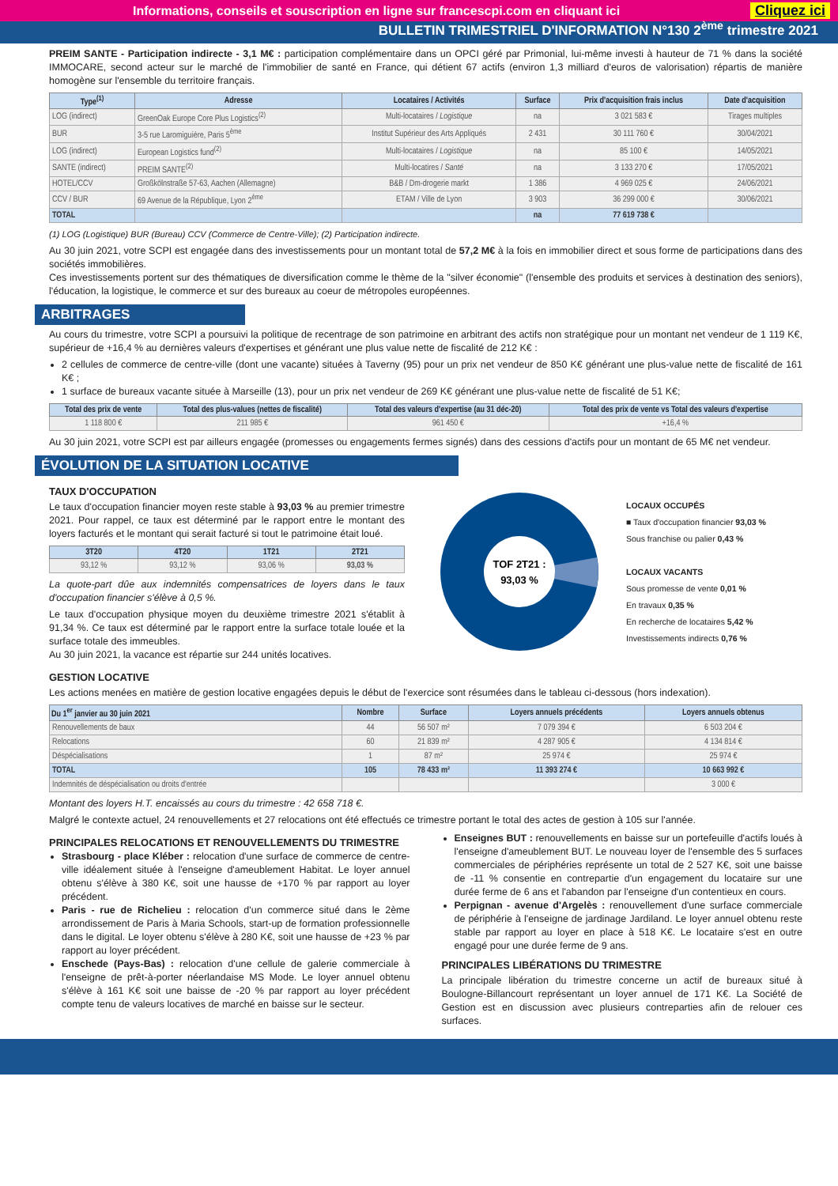Informations, conseils et souscription en ligne sur francescpi.com en cliquant ici Cliquez ici
BULLETIN TRIMESTRIEL D'INFORMATION N°130 2<sup>ème</sup> trimestre 2021
PREIM SANTE - Participation indirecte - 3,1 M€ : participation complémentaire dans un OPCI géré par Primonial, lui-même investi à hauteur de 71 % dans la société IMMOCARE, second acteur sur le marché de l'immobilier de santé en France, qui détient 67 actifs (environ 1,3 milliard d'euros de valorisation) répartis de manière homogène sur l'ensemble du territoire français.
| Type<sup>(1)</sup> | Adresse | Locataires / Activités | Surface | Prix d'acquisition frais inclus | Date d'acquisition |
| --- | --- | --- | --- | --- | --- |
| LOG (indirect) | GreenOak Europe Core Plus Logistics<sup>(2)</sup> | Multi-locataires / Logistique | na | 3 021 583 € | Tirages multiples |
| BUR | 3-5 rue Laromiguière, Paris 5<sup>ème</sup> | Institut Supérieur des Arts Appliqués | 2 431 | 30 111 760 € | 30/04/2021 |
| LOG (indirect) | European Logistics fund<sup>(2)</sup> | Multi-locataires / Logistique | na | 85 100 € | 14/05/2021 |
| SANTE (indirect) | PREIM SANTE<sup>(2)</sup> | Multi-locatires / Santé | na | 3 133 270 € | 17/05/2021 |
| HOTEL/CCV | Großkölnstraße 57-63, Aachen (Allemagne) | B&B / Dm-drogerie markt | 1 386 | 4 969 025 € | 24/06/2021 |
| CCV / BUR | 69 Avenue de la République, Lyon 2<sup>ème</sup> | ETAM / Ville de Lyon | 3 903 | 36 299 000 € | 30/06/2021 |
| TOTAL | | | na | 77 619 738 € | |
(1) LOG (Logistique) BUR (Bureau) CCV (Commerce de Centre-Ville); (2) Participation indirecte.
Au 30 juin 2021, votre SCPI est engagée dans des investissements pour un montant total de 57,2 M€ à la fois en immobilier direct et sous forme de participations dans des sociétés immobilières.
Ces investissements portent sur des thématiques de diversification comme le thème de la "silver économie" (l'ensemble des produits et services à destination des seniors), l'éducation, la logistique, le commerce et sur des bureaux au coeur de métropoles européennes.
ARBITRAGES
Au cours du trimestre, votre SCPI a poursuivi la politique de recentrage de son patrimoine en arbitrant des actifs non stratégique pour un montant net vendeur de 1 119 K€, supérieur de +16,4 % au dernières valeurs d'expertises et générant une plus value nette de fiscalité de 212 K€ :
2 cellules de commerce de centre-ville (dont une vacante) situées à Taverny (95) pour un prix net vendeur de 850 K€ générant une plus-value nette de fiscalité de 161 K€ ;
1 surface de bureaux vacante située à Marseille (13), pour un prix net vendeur de 269 K€ générant une plus-value nette de fiscalité de 51 K€;
| Total des prix de vente | Total des plus-values (nettes de fiscalité) | Total des valeurs d'expertise (au 31 déc-20) | Total des prix de vente vs Total des valeurs d'expertise |
| --- | --- | --- | --- |
| 1 118 800 € | 211 985 € | 961 450 € | +16,4 % |
Au 30 juin 2021, votre SCPI est par ailleurs engagée (promesses ou engagements fermes signés) dans des cessions d'actifs pour un montant de 65 M€ net vendeur.
ÉVOLUTION DE LA SITUATION LOCATIVE
TAUX D'OCCUPATION
Le taux d'occupation financier moyen reste stable à 93,03 % au premier trimestre 2021. Pour rappel, ce taux est déterminé par le rapport entre le montant des loyers facturés et le montant qui serait facturé si tout le patrimoine était loué.
| 3T20 | 4T20 | 1T21 | 2T21 |
| --- | --- | --- | --- |
| 93,12 % | 93,12 % | 93,06 % | 93,03 % |
La quote-part dûe aux indemnités compensatrices de loyers dans le taux d'occupation financier s'élève à 0,5 %.
Le taux d'occupation physique moyen du deuxième trimestre 2021 s'établit à 91,34 %. Ce taux est déterminé par le rapport entre la surface totale louée et la surface totale des immeubles.
Au 30 juin 2021, la vacance est répartie sur 244 unités locatives.
TOF 2T21 :
93,03 %
LOCAUX OCCUPÉS
■ Taux d'occupation financier 93,03 %
Sous franchise ou palier 0,43 %
LOCAUX VACANTS
Sous promesse de vente 0,01 %
En travaux 0,35 %
En recherche de locataires 5,42 %
Investissements indirects 0,76 %
GESTION LOCATIVE
Les actions menées en matière de gestion locative engagées depuis le début de l'exercice sont résumées dans le tableau ci-dessous (hors indexation).
| Du 1<sup>er</sup> janvier au 30 juin 2021 | Nombre | Surface | Loyers annuels précédents | Loyers annuels obtenus |
| --- | --- | --- | --- | --- |
| Renouvellements de baux | 44 | 56 507 m² | 7 079 394 € | 6 503 204 € |
| Relocations | 60 | 21 839 m² | 4 287 905 € | 4 134 814 € |
| Déspécialisations | 1 | 87 m² | 25 974 € | 25 974 € |
| TOTAL | 105 | 78 433 m² | 11 393 274 € | 10 663 992 € |
| Indemnités de déspécialisation ou droits d'entrée | | | | 3 000 € |
Montant des loyers H.T. encaissés au cours du trimestre : 42 658 718 €.
Malgré le contexte actuel, 24 renouvellements et 27 relocations ont été effectués ce trimestre portant le total des actes de gestion à 105 sur l'année.
PRINCIPALES RELOCATIONS ET RENOUVELLEMENTS DU TRIMESTRE
Strasbourg - place Kléber : relocation d'une surface de commerce de centre-ville idéalement située à l'enseigne d'ameublement Habitat. Le loyer annuel obtenu s'élève à 380 K€, soit une hausse de +170 % par rapport au loyer précédent.
Paris - rue de Richelieu : relocation d'un commerce situé dans le 2ème arrondissement de Paris à Maria Schools, start-up de formation professionnelle dans le digital. Le loyer obtenu s'élève à 280 K€, soit une hausse de +23 % par rapport au loyer précédent.
Enschede (Pays-Bas) : relocation d'une cellule de galerie commerciale à l'enseigne de prêt-à-porter néerlandaise MS Mode. Le loyer annuel obtenu s'élève à 161 K€ soit une baisse de -20 % par rapport au loyer précédent compte tenu de valeurs locatives de marché en baisse sur le secteur.
Enseignes BUT : renouvellements en baisse sur un portefeuille d'actifs loués à l'enseigne d'ameublement BUT. Le nouveau loyer de l'ensemble des 5 surfaces commerciales de périphéries représente un total de 2 527 K€, soit une baisse de -11 % consentie en contrepartie d'un engagement du locataire sur une durée ferme de 6 ans et l'abandon par l'enseigne d'un contentieux en cours.
Perpignan - avenue d'Argelès : renouvellement d'une surface commerciale de périphérie à l'enseigne de jardinage Jardiland. Le loyer annuel obtenu reste stable par rapport au loyer en place à 518 K€. Le locataire s'est en outre engagé pour une durée ferme de 9 ans.
PRINCIPALES LIBÉRATIONS DU TRIMESTRE
La principale libération du trimestre concerne un actif de bureaux situé à Boulogne-Billancourt représentant un loyer annuel de 171 K€. La Société de Gestion est en discussion avec plusieurs contreparties afin de relouer ces surfaces.